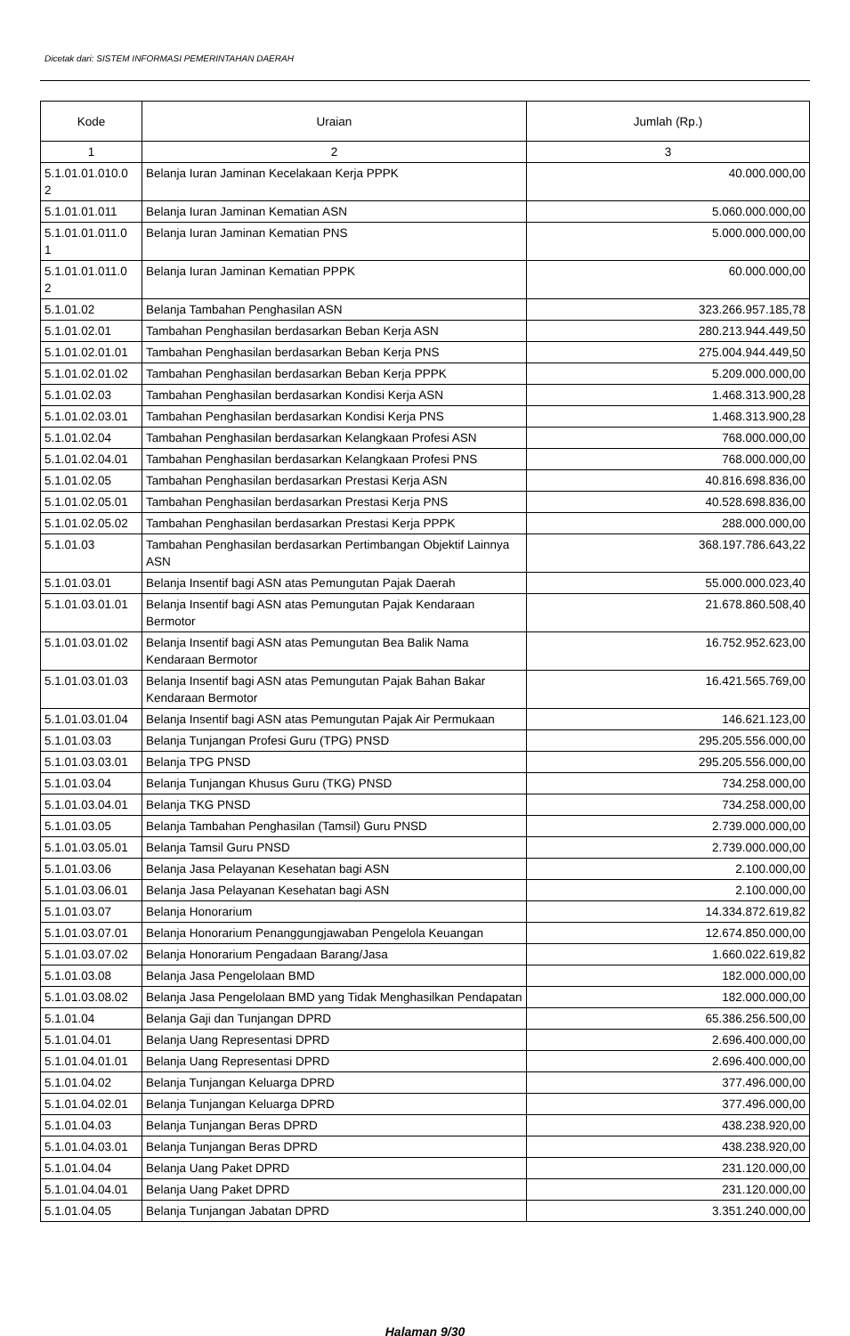Dicetak dari: SISTEM INFORMASI PEMERINTAHAN DAERAH
| Kode | Uraian | Jumlah (Rp.) |
| --- | --- | --- |
| 1 | 2 | 3 |
| 5.1.01.01.010.0 2 | Belanja Iuran Jaminan Kecelakaan Kerja PPPK | 40.000.000,00 |
| 5.1.01.01.011 | Belanja Iuran Jaminan Kematian ASN | 5.060.000.000,00 |
| 5.1.01.01.011.0 1 | Belanja Iuran Jaminan Kematian PNS | 5.000.000.000,00 |
| 5.1.01.01.011.0 2 | Belanja Iuran Jaminan Kematian PPPK | 60.000.000,00 |
| 5.1.01.02 | Belanja Tambahan Penghasilan ASN | 323.266.957.185,78 |
| 5.1.01.02.01 | Tambahan Penghasilan berdasarkan Beban Kerja ASN | 280.213.944.449,50 |
| 5.1.01.02.01.01 | Tambahan Penghasilan berdasarkan Beban Kerja PNS | 275.004.944.449,50 |
| 5.1.01.02.01.02 | Tambahan Penghasilan berdasarkan Beban Kerja PPPK | 5.209.000.000,00 |
| 5.1.01.02.03 | Tambahan Penghasilan berdasarkan Kondisi Kerja ASN | 1.468.313.900,28 |
| 5.1.01.02.03.01 | Tambahan Penghasilan berdasarkan Kondisi Kerja PNS | 1.468.313.900,28 |
| 5.1.01.02.04 | Tambahan Penghasilan berdasarkan Kelangkaan Profesi ASN | 768.000.000,00 |
| 5.1.01.02.04.01 | Tambahan Penghasilan berdasarkan Kelangkaan Profesi PNS | 768.000.000,00 |
| 5.1.01.02.05 | Tambahan Penghasilan berdasarkan Prestasi Kerja ASN | 40.816.698.836,00 |
| 5.1.01.02.05.01 | Tambahan Penghasilan berdasarkan Prestasi Kerja PNS | 40.528.698.836,00 |
| 5.1.01.02.05.02 | Tambahan Penghasilan berdasarkan Prestasi Kerja PPPK | 288.000.000,00 |
| 5.1.01.03 | Tambahan Penghasilan berdasarkan Pertimbangan Objektif Lainnya ASN | 368.197.786.643,22 |
| 5.1.01.03.01 | Belanja Insentif bagi ASN atas Pemungutan Pajak Daerah | 55.000.000.023,40 |
| 5.1.01.03.01.01 | Belanja Insentif bagi ASN atas Pemungutan Pajak Kendaraan Bermotor | 21.678.860.508,40 |
| 5.1.01.03.01.02 | Belanja Insentif bagi ASN atas Pemungutan Bea Balik Nama Kendaraan Bermotor | 16.752.952.623,00 |
| 5.1.01.03.01.03 | Belanja Insentif bagi ASN atas Pemungutan Pajak Bahan Bakar Kendaraan Bermotor | 16.421.565.769,00 |
| 5.1.01.03.01.04 | Belanja Insentif bagi ASN atas Pemungutan Pajak Air Permukaan | 146.621.123,00 |
| 5.1.01.03.03 | Belanja Tunjangan Profesi Guru (TPG) PNSD | 295.205.556.000,00 |
| 5.1.01.03.03.01 | Belanja TPG PNSD | 295.205.556.000,00 |
| 5.1.01.03.04 | Belanja Tunjangan Khusus Guru (TKG) PNSD | 734.258.000,00 |
| 5.1.01.03.04.01 | Belanja TKG PNSD | 734.258.000,00 |
| 5.1.01.03.05 | Belanja Tambahan Penghasilan (Tamsil) Guru PNSD | 2.739.000.000,00 |
| 5.1.01.03.05.01 | Belanja Tamsil Guru PNSD | 2.739.000.000,00 |
| 5.1.01.03.06 | Belanja Jasa Pelayanan Kesehatan bagi ASN | 2.100.000,00 |
| 5.1.01.03.06.01 | Belanja Jasa Pelayanan Kesehatan bagi ASN | 2.100.000,00 |
| 5.1.01.03.07 | Belanja Honorarium | 14.334.872.619,82 |
| 5.1.01.03.07.01 | Belanja Honorarium Penanggungjawaban Pengelola Keuangan | 12.674.850.000,00 |
| 5.1.01.03.07.02 | Belanja Honorarium Pengadaan Barang/Jasa | 1.660.022.619,82 |
| 5.1.01.03.08 | Belanja Jasa Pengelolaan BMD | 182.000.000,00 |
| 5.1.01.03.08.02 | Belanja Jasa Pengelolaan BMD yang Tidak Menghasilkan Pendapatan | 182.000.000,00 |
| 5.1.01.04 | Belanja Gaji dan Tunjangan DPRD | 65.386.256.500,00 |
| 5.1.01.04.01 | Belanja Uang Representasi DPRD | 2.696.400.000,00 |
| 5.1.01.04.01.01 | Belanja Uang Representasi DPRD | 2.696.400.000,00 |
| 5.1.01.04.02 | Belanja Tunjangan Keluarga DPRD | 377.496.000,00 |
| 5.1.01.04.02.01 | Belanja Tunjangan Keluarga DPRD | 377.496.000,00 |
| 5.1.01.04.03 | Belanja Tunjangan Beras DPRD | 438.238.920,00 |
| 5.1.01.04.03.01 | Belanja Tunjangan Beras DPRD | 438.238.920,00 |
| 5.1.01.04.04 | Belanja Uang Paket DPRD | 231.120.000,00 |
| 5.1.01.04.04.01 | Belanja Uang Paket DPRD | 231.120.000,00 |
| 5.1.01.04.05 | Belanja Tunjangan Jabatan DPRD | 3.351.240.000,00 |
Halaman 9/30